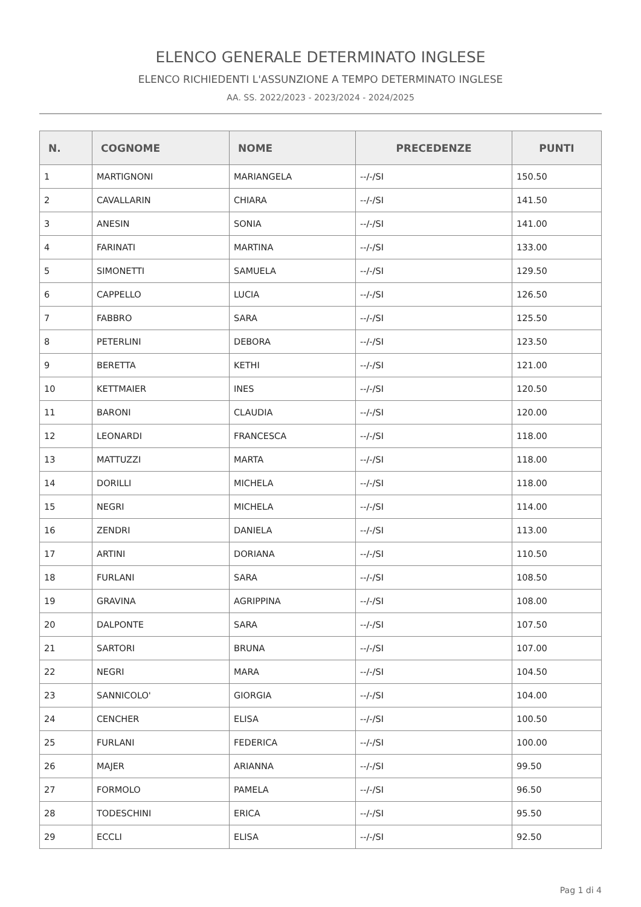ELENCO GENERALE DETERMINATO INGLESE
ELENCO RICHIEDENTI L'ASSUNZIONE A TEMPO DETERMINATO INGLESE
AA. SS. 2022/2023 - 2023/2024 - 2024/2025
| N. | COGNOME | NOME | PRECEDENZE | PUNTI |
| --- | --- | --- | --- | --- |
| 1 | MARTIGNONI | MARIANGELA | --/-/SI | 150.50 |
| 2 | CAVALLARIN | CHIARA | --/-/SI | 141.50 |
| 3 | ANESIN | SONIA | --/-/SI | 141.00 |
| 4 | FARINATI | MARTINA | --/-/SI | 133.00 |
| 5 | SIMONETTI | SAMUELA | --/-/SI | 129.50 |
| 6 | CAPPELLO | LUCIA | --/-/SI | 126.50 |
| 7 | FABBRO | SARA | --/-/SI | 125.50 |
| 8 | PETERLINI | DEBORA | --/-/SI | 123.50 |
| 9 | BERETTA | KETHI | --/-/SI | 121.00 |
| 10 | KETTMAIER | INES | --/-/SI | 120.50 |
| 11 | BARONI | CLAUDIA | --/-/SI | 120.00 |
| 12 | LEONARDI | FRANCESCA | --/-/SI | 118.00 |
| 13 | MATTUZZI | MARTA | --/-/SI | 118.00 |
| 14 | DORILLI | MICHELA | --/-/SI | 118.00 |
| 15 | NEGRI | MICHELA | --/-/SI | 114.00 |
| 16 | ZENDRI | DANIELA | --/-/SI | 113.00 |
| 17 | ARTINI | DORIANA | --/-/SI | 110.50 |
| 18 | FURLANI | SARA | --/-/SI | 108.50 |
| 19 | GRAVINA | AGRIPPINA | --/-/SI | 108.00 |
| 20 | DALPONTE | SARA | --/-/SI | 107.50 |
| 21 | SARTORI | BRUNA | --/-/SI | 107.00 |
| 22 | NEGRI | MARA | --/-/SI | 104.50 |
| 23 | SANNICOLO' | GIORGIA | --/-/SI | 104.00 |
| 24 | CENCHER | ELISA | --/-/SI | 100.50 |
| 25 | FURLANI | FEDERICA | --/-/SI | 100.00 |
| 26 | MAJER | ARIANNA | --/-/SI | 99.50 |
| 27 | FORMOLO | PAMELA | --/-/SI | 96.50 |
| 28 | TODESCHINI | ERICA | --/-/SI | 95.50 |
| 29 | ECCLI | ELISA | --/-/SI | 92.50 |
Pag 1 di 4